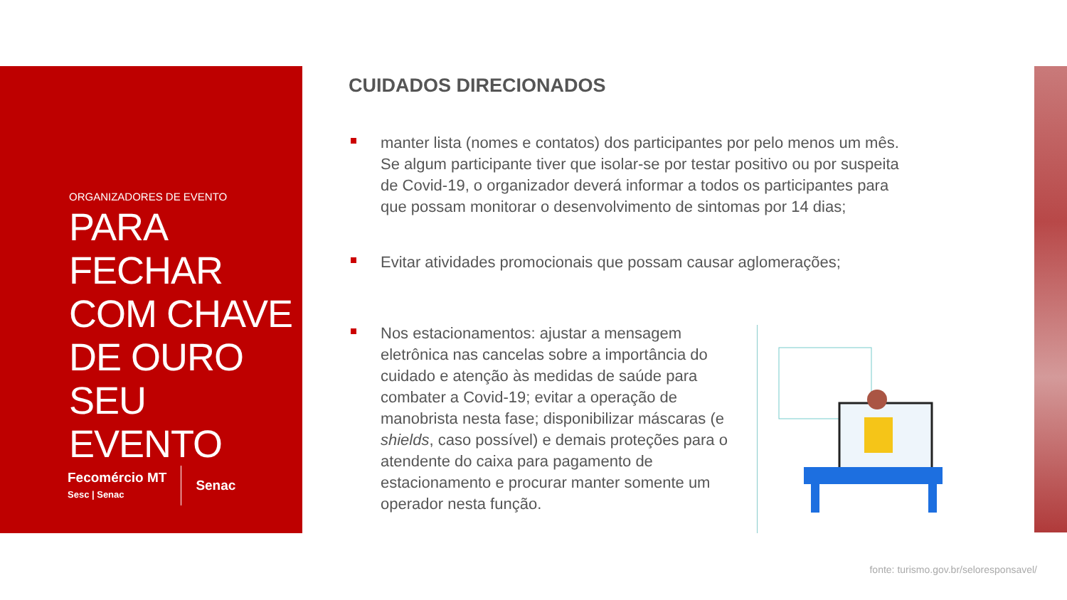ORGANIZADORES DE EVENTO
PARA FECHAR COM CHAVE DE OURO SEU EVENTO
Fecomércio MT
Sesc | Senac
Senac
CUIDADOS DIRECIONADOS
manter lista (nomes e contatos) dos participantes por pelo menos um mês. Se algum participante tiver que isolar-se por testar positivo ou por suspeita de Covid-19, o organizador deverá informar a todos os participantes para que possam monitorar o desenvolvimento de sintomas por 14 dias;
Evitar atividades promocionais que possam causar aglomerações;
Nos estacionamentos: ajustar a mensagem eletrônica nas cancelas sobre a importância do cuidado e atenção às medidas de saúde para combater a Covid-19; evitar a operação de manobrista nesta fase; disponibilizar máscaras (e shields, caso possível) e demais proteções para o atendente do caixa para pagamento de estacionamento e procurar manter somente um operador nesta função.
fonte: turismo.gov.br/seloresponsavel/